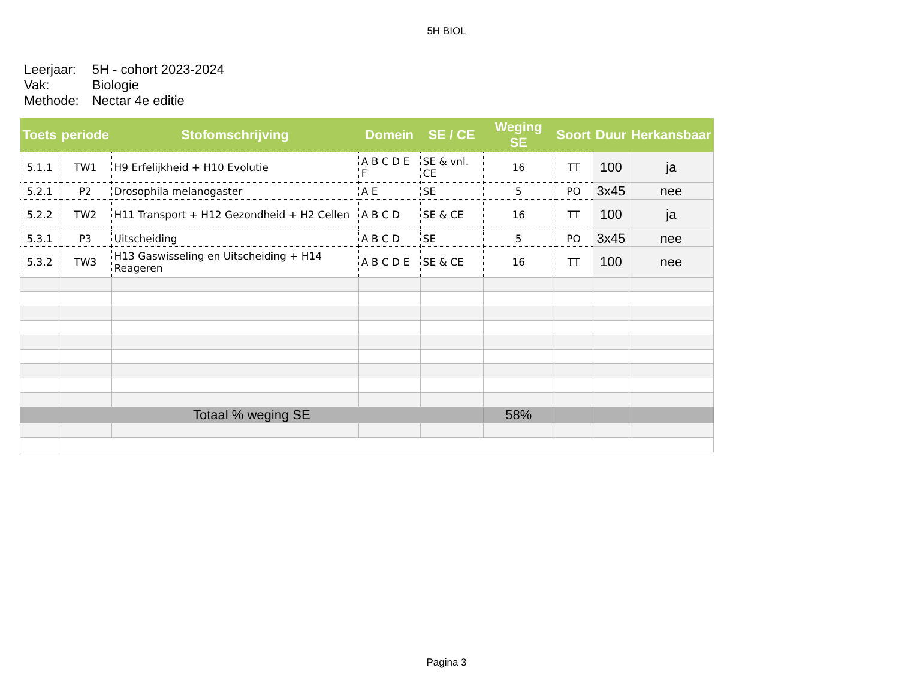5H BIOL
| Leerjaar: | 5H - cohort 2023-2024 |
| Vak: | Biologie |
| Methode: | Nectar 4e editie |
| Toets | periode | Stofomschrijving | Domein | SE / CE | Weging SE | Soort | Duur | Herkansbaar |
| --- | --- | --- | --- | --- | --- | --- | --- | --- |
| 5.1.1 | TW1 | H9 Erfelijkheid + H10 Evolutie | A B C D E F | SE & vnl. CE | 16 | TT | 100 | ja |
| 5.2.1 | P2 | Drosophila melanogaster | A E | SE | 5 | PO | 3x45 | nee |
| 5.2.2 | TW2 | H11 Transport + H12 Gezondheid + H2 Cellen | A B C D | SE & CE | 16 | TT | 100 | ja |
| 5.3.1 | P3 | Uitscheiding | A B C D | SE | 5 | PO | 3x45 | nee |
| 5.3.2 | TW3 | H13 Gaswisseling en Uitscheiding + H14 Reageren | A B C D E | SE & CE | 16 | TT | 100 | nee |
| Totaal % weging SE | | | | | 58% | | | |
Pagina 3